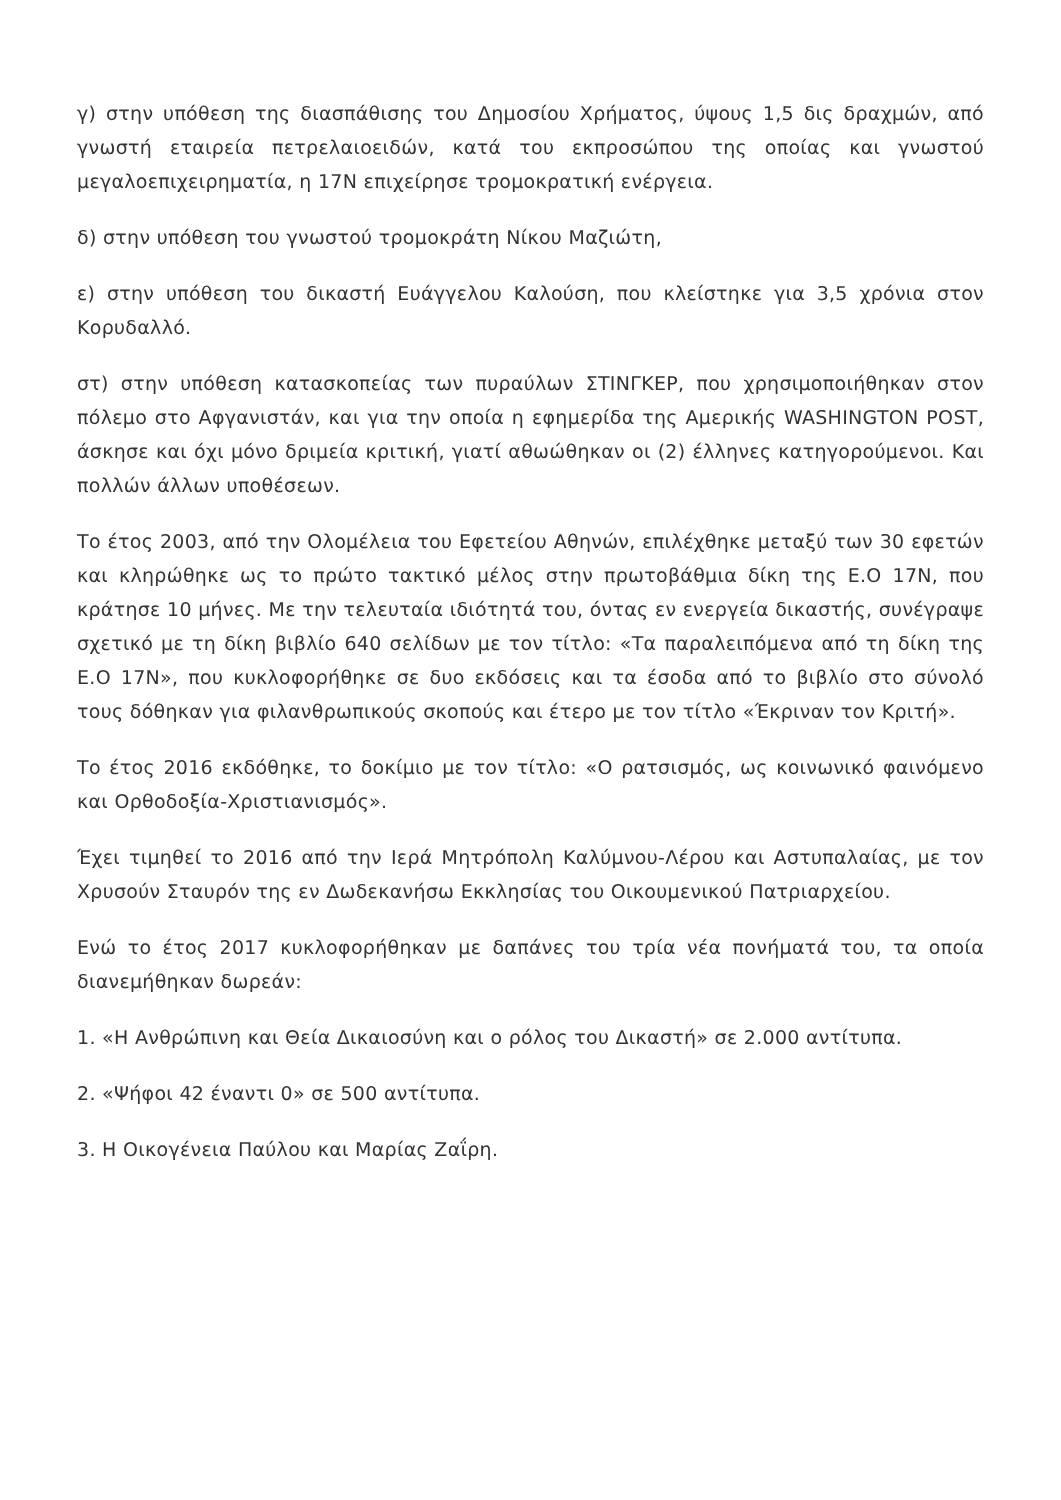γ) στην υπόθεση της διασπάθισης του Δημοσίου Χρήματος, ύψους 1,5 δις δραχμών, από γνωστή εταιρεία πετρελαιοειδών, κατά του εκπροσώπου της οποίας και γνωστού μεγαλοεπιχειρηματία, η 17Ν επιχείρησε τρομοκρατική ενέργεια.
δ) στην υπόθεση του γνωστού τρομοκράτη Νίκου Μαζιώτη,
ε) στην υπόθεση του δικαστή Ευάγγελου Καλούση, που κλείστηκε για 3,5 χρόνια στον Κορυδαλλό.
στ) στην υπόθεση κατασκοπείας των πυραύλων ΣΤΙΝΓΚΕΡ, που χρησιμοποιήθηκαν στον πόλεμο στο Αφγανιστάν, και για την οποία η εφημερίδα της Αμερικής WASHINGTON POST, άσκησε και όχι μόνο δριμεία κριτική, γιατί αθωώθηκαν οι (2) έλληνες κατηγορούμενοι. Και πολλών άλλων υποθέσεων.
Το έτος 2003, από την Ολομέλεια του Εφετείου Αθηνών, επιλέχθηκε μεταξύ των 30 εφετών και κληρώθηκε ως το πρώτο τακτικό μέλος στην πρωτοβάθμια δίκη της Ε.Ο 17Ν, που κράτησε 10 μήνες. Με την τελευταία ιδιότητά του, όντας εν ενεργεία δικαστής, συνέγραψε σχετικό με τη δίκη βιβλίο 640 σελίδων με τον τίτλο: «Τα παραλειπόμενα από τη δίκη της Ε.Ο 17Ν», που κυκλοφορήθηκε σε δυο εκδόσεις και τα έσοδα από το βιβλίο στο σύνολό τους δόθηκαν για φιλανθρωπικούς σκοπούς και έτερο με τον τίτλο «Έκριναν τον Κριτή».
Το έτος 2016 εκδόθηκε, το δοκίμιο με τον τίτλο: «Ο ρατσισμός, ως κοινωνικό φαινόμενο και Ορθοδοξία-Χριστιανισμός».
Έχει τιμηθεί το 2016 από την Ιερά Μητρόπολη Καλύμνου-Λέρου και Αστυπαλαίας, με τον Χρυσούν Σταυρόν της εν Δωδεκανήσω Εκκλησίας του Οικουμενικού Πατριαρχείου.
Ενώ το έτος 2017 κυκλοφορήθηκαν με δαπάνες του τρία νέα πονήματά του, τα οποία διανεμήθηκαν δωρεάν:
1. «Η Ανθρώπινη και Θεία Δικαιοσύνη και ο ρόλος του Δικαστή» σε 2.000 αντίτυπα.
2. «Ψήφοι 42 έναντι 0» σε 500 αντίτυπα.
3. Η Οικογένεια Παύλου και Μαρίας Ζαΐρη.